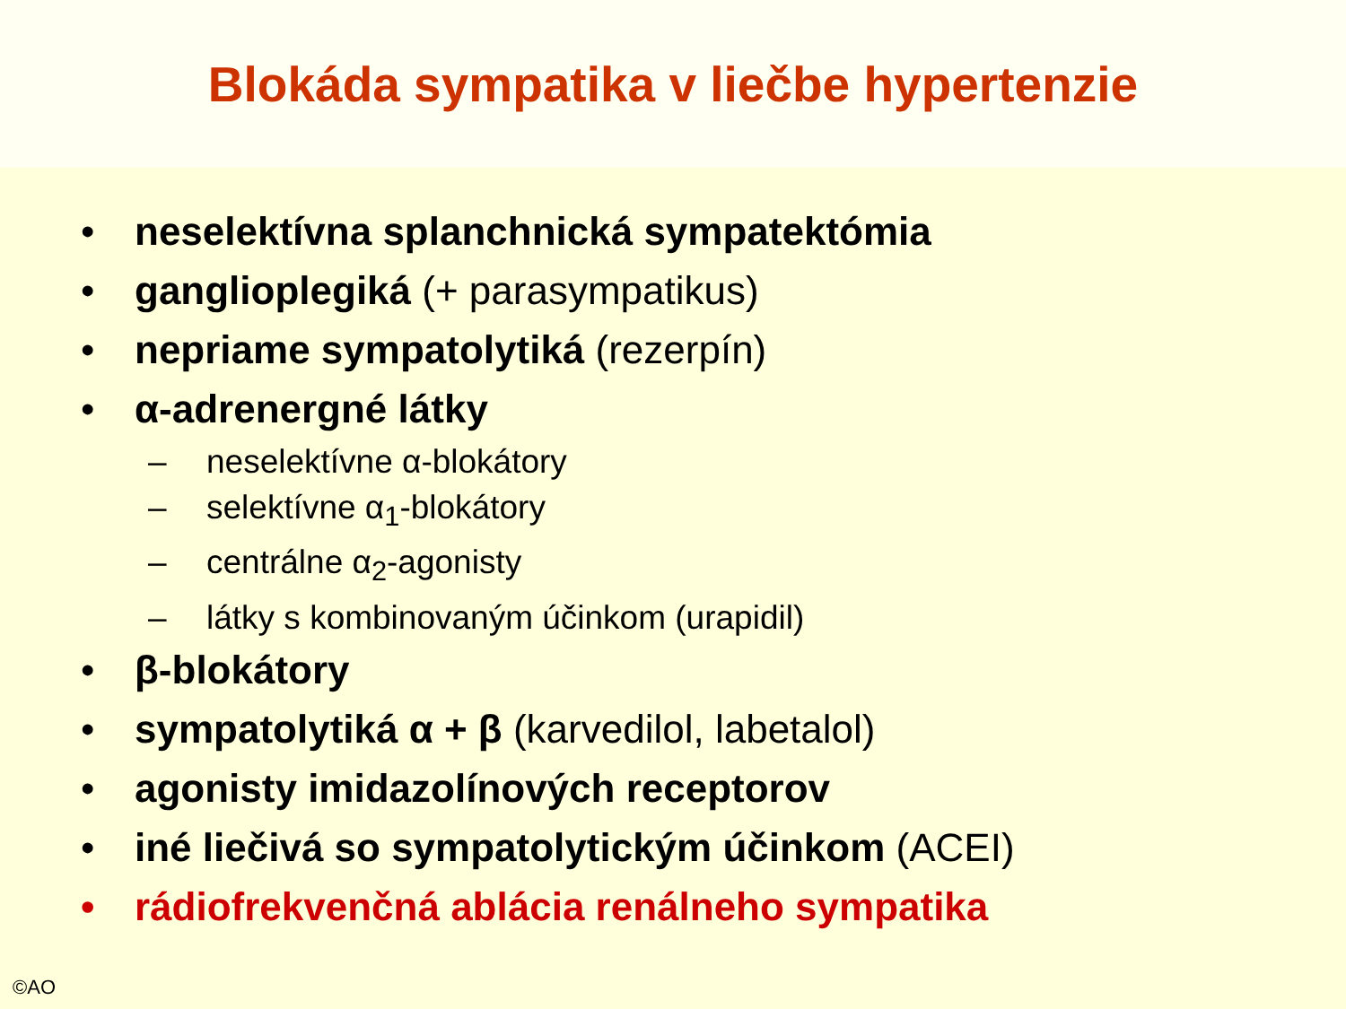Blokáda sympatika v liečbe hypertenzie
• neselektívna splanchnická sympatektómia
• ganglioplegiká (+ parasympatikus)
• nepriame sympatolytiká (rezerpín)
• α-adrenergné látky
– neselektívne α-blokátory
– selektívne α<sub>1</sub>-blokátory
– centrálne α<sub>2</sub>-agonisty
– látky s kombinovaným účinkom (urapidil)
• β-blokátory
• sympatolytiká α + β (karvedilol, labetalol)
• agonisty imidazolínových receptorov
• iné liečivá so sympatolytickým účinkom (ACEI)
• rádiofrekvenčná ablácia renálneho sympatika
©AO